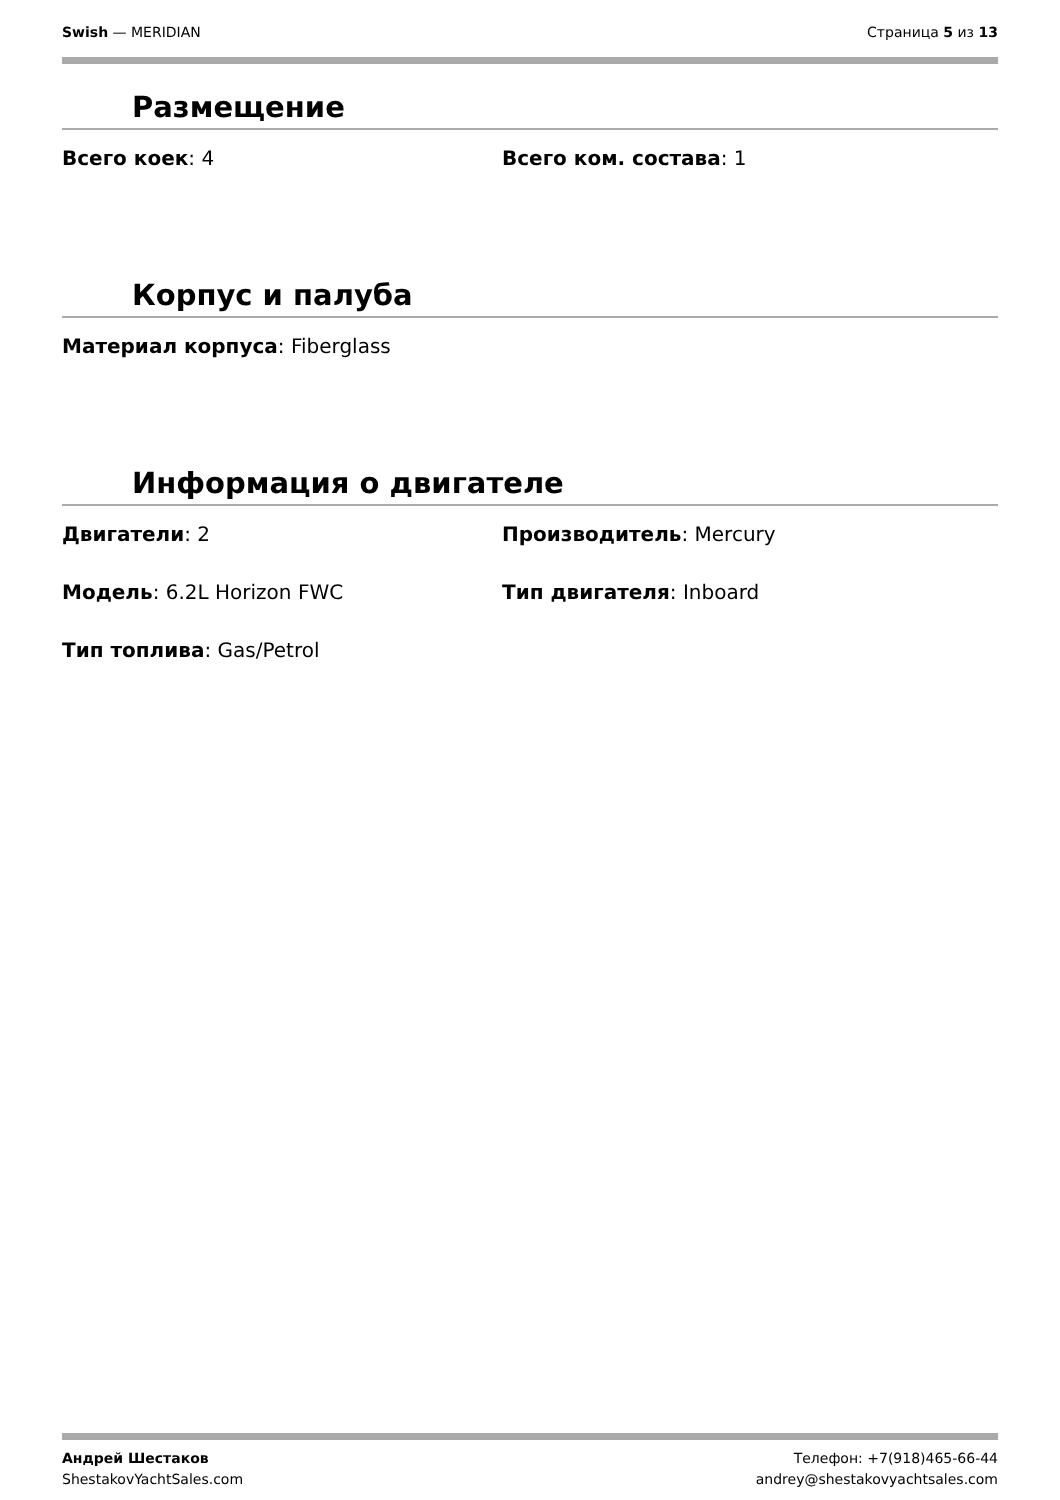Swish — MERIDIAN Страница 5 из 13
Размещение
Всего коек: 4 Всего ком. состава: 1
Корпус и палуба
Материал корпуса: Fiberglass
Информация о двигателе
Двигатели: 2 Производитель: Mercury
Модель: 6.2L Horizon FWC Тип двигателя: Inboard
Тип топлива: Gas/Petrol
Андрей Шестаков
ShestakovYachtSales.com
Телефон: +7(918)465-66-44
andrey@shestakovyachtsales.com